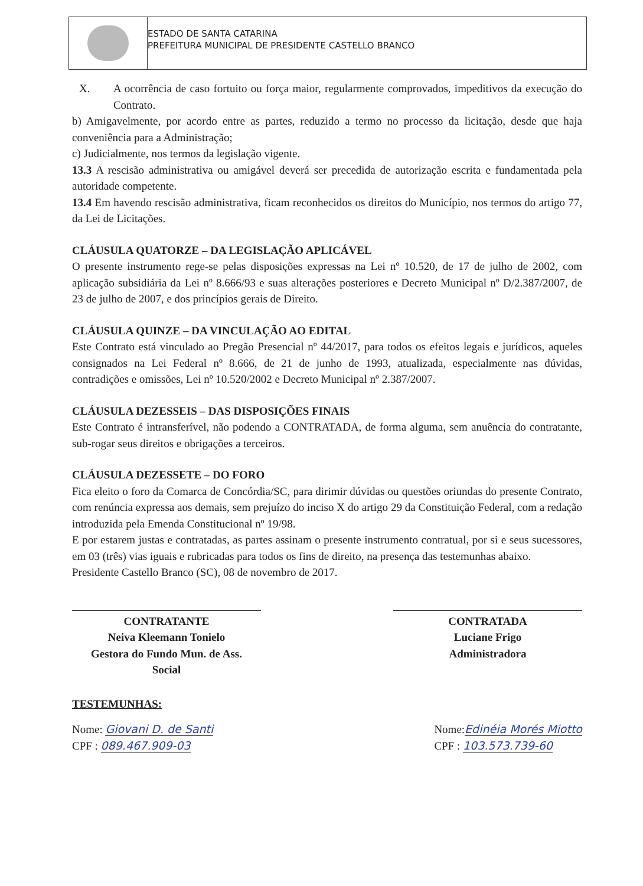ESTADO DE SANTA CATARINA
PREFEITURA MUNICIPAL DE PRESIDENTE CASTELLO BRANCO
X. A ocorrência de caso fortuito ou força maior, regularmente comprovados, impeditivos da execução do Contrato.
b) Amigavelmente, por acordo entre as partes, reduzido a termo no processo da licitação, desde que haja conveniência para a Administração;
c) Judicialmente, nos termos da legislação vigente.
13.3 A rescisão administrativa ou amigável deverá ser precedida de autorização escrita e fundamentada pela autoridade competente.
13.4 Em havendo rescisão administrativa, ficam reconhecidos os direitos do Município, nos termos do artigo 77, da Lei de Licitações.
CLÁUSULA QUATORZE – DA LEGISLAÇÃO APLICÁVEL
O presente instrumento rege-se pelas disposições expressas na Lei nº 10.520, de 17 de julho de 2002, com aplicação subsidiária da Lei nº 8.666/93 e suas alterações posteriores e Decreto Municipal nº D/2.387/2007, de 23 de julho de 2007, e dos princípios gerais de Direito.
CLÁUSULA QUINZE – DA VINCULAÇÃO AO EDITAL
Este Contrato está vinculado ao Pregão Presencial nº 44/2017, para todos os efeitos legais e jurídicos, aqueles consignados na Lei Federal nº 8.666, de 21 de junho de 1993, atualizada, especialmente nas dúvidas, contradições e omissões, Lei nº 10.520/2002 e Decreto Municipal nº 2.387/2007.
CLÁUSULA DEZESSEIS – DAS DISPOSIÇÕES FINAIS
Este Contrato é intransferível, não podendo a CONTRATADA, de forma alguma, sem anuência do contratante, sub-rogar seus direitos e obrigações a terceiros.
CLÁUSULA DEZESSETE – DO FORO
Fica eleito o foro da Comarca de Concórdia/SC, para dirimir dúvidas ou questões oriundas do presente Contrato, com renúncia expressa aos demais, sem prejuízo do inciso X do artigo 29 da Constituição Federal, com a redação introduzida pela Emenda Constitucional nº 19/98.
E por estarem justas e contratadas, as partes assinam o presente instrumento contratual, por si e seus sucessores, em 03 (três) vias iguais e rubricadas para todos os fins de direito, na presença das testemunhas abaixo.
Presidente Castello Branco (SC), 08 de novembro de 2017.
CONTRATANTE
Neiva Kleemann Tonielo
Gestora do Fundo Mun. de Ass.
Social
CONTRATADA
Luciane Frigo
Administradora
TESTEMUNHAS:
Nome: Giovani D. de Santi
CPF : 089.467.909-03
Nome:Edinéia Morés Miotto
CPF : 103.573.739-60